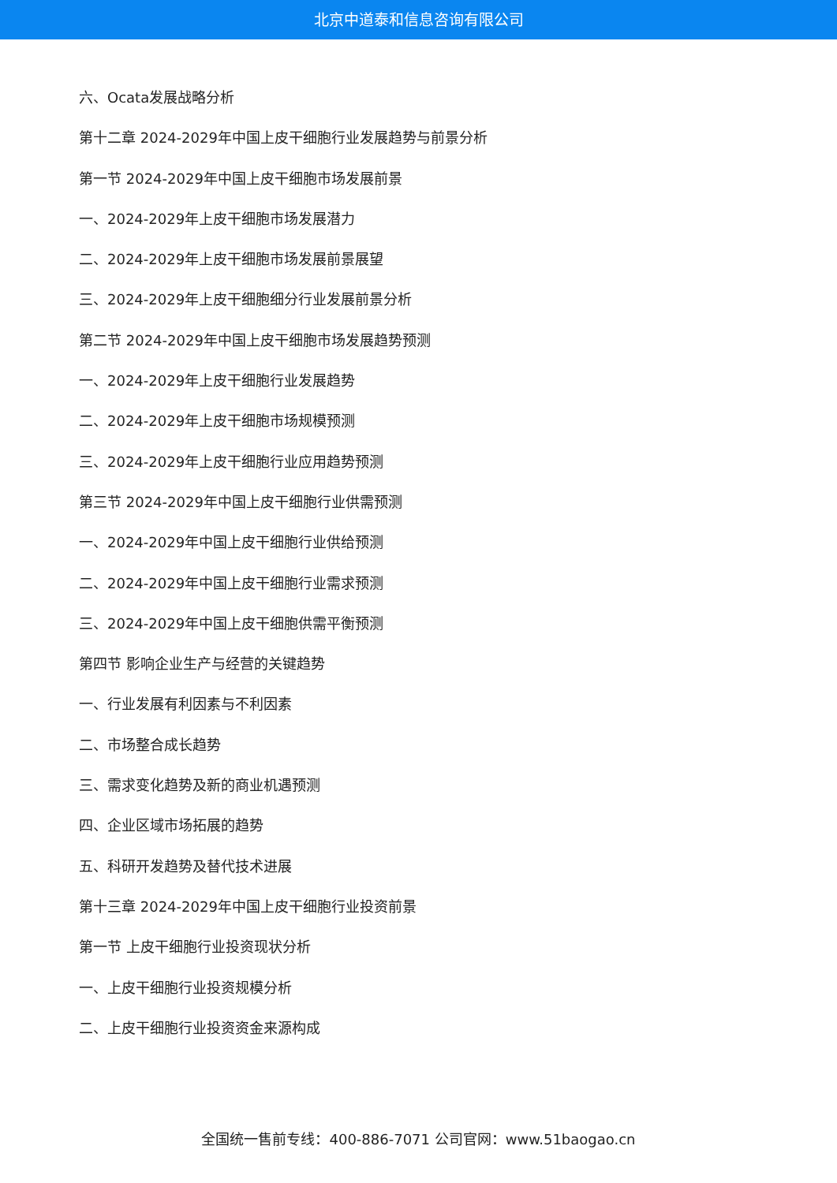北京中道泰和信息咨询有限公司
六、Ocata发展战略分析
第十二章 2024-2029年中国上皮干细胞行业发展趋势与前景分析
第一节 2024-2029年中国上皮干细胞市场发展前景
一、2024-2029年上皮干细胞市场发展潜力
二、2024-2029年上皮干细胞市场发展前景展望
三、2024-2029年上皮干细胞细分行业发展前景分析
第二节 2024-2029年中国上皮干细胞市场发展趋势预测
一、2024-2029年上皮干细胞行业发展趋势
二、2024-2029年上皮干细胞市场规模预测
三、2024-2029年上皮干细胞行业应用趋势预测
第三节 2024-2029年中国上皮干细胞行业供需预测
一、2024-2029年中国上皮干细胞行业供给预测
二、2024-2029年中国上皮干细胞行业需求预测
三、2024-2029年中国上皮干细胞供需平衡预测
第四节 影响企业生产与经营的关键趋势
一、行业发展有利因素与不利因素
二、市场整合成长趋势
三、需求变化趋势及新的商业机遇预测
四、企业区域市场拓展的趋势
五、科研开发趋势及替代技术进展
第十三章 2024-2029年中国上皮干细胞行业投资前景
第一节 上皮干细胞行业投资现状分析
一、上皮干细胞行业投资规模分析
二、上皮干细胞行业投资资金来源构成
全国统一售前专线：400-886-7071 公司官网：www.51baogao.cn